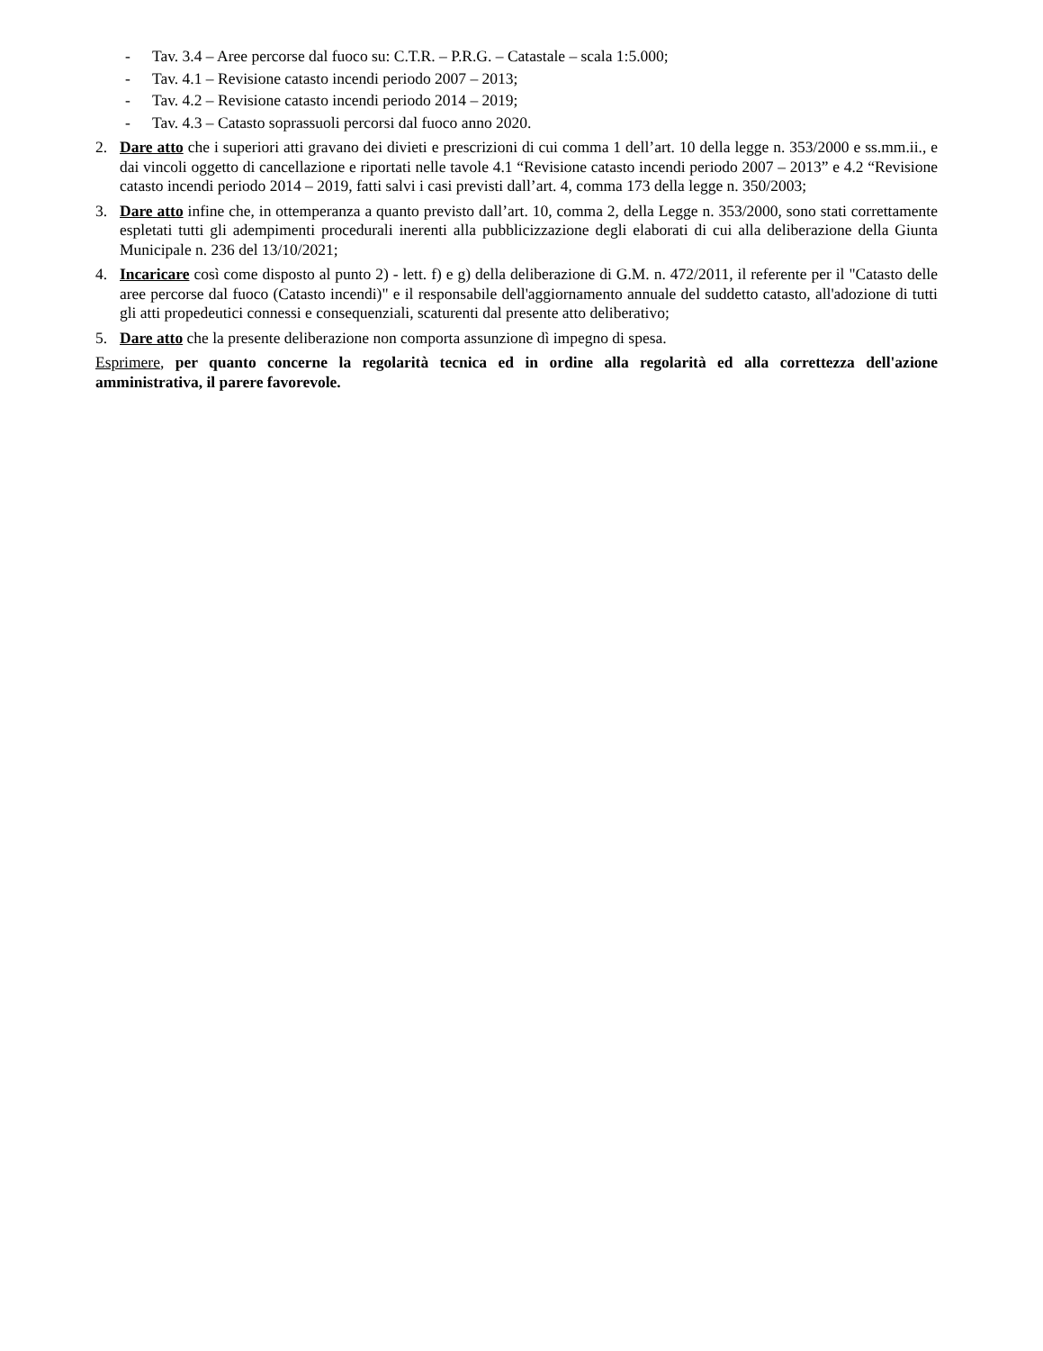- Tav. 3.4 – Aree percorse dal fuoco su: C.T.R. – P.R.G. – Catastale – scala 1:5.000;
- Tav. 4.1 – Revisione catasto incendi periodo 2007 – 2013;
- Tav. 4.2 – Revisione catasto incendi periodo 2014 – 2019;
- Tav. 4.3 – Catasto soprassuoli percorsi dal fuoco anno 2020.
2. Dare atto che i superiori atti gravano dei divieti e prescrizioni di cui comma 1 dell’art. 10 della legge n. 353/2000 e ss.mm.ii., e dai vincoli oggetto di cancellazione e riportati nelle tavole 4.1 “Revisione catasto incendi periodo 2007 – 2013” e 4.2 “Revisione catasto incendi periodo 2014 – 2019, fatti salvi i casi previsti dall’art. 4, comma 173 della legge n. 350/2003;
3. Dare atto infine che, in ottemperanza a quanto previsto dall’art. 10, comma 2, della Legge n. 353/2000, sono stati correttamente espletati tutti gli adempimenti procedurali inerenti alla pubblicizzazione degli elaborati di cui alla deliberazione della Giunta Municipale n. 236 del 13/10/2021;
4. Incaricare così come disposto al punto 2) - lett. f) e g) della deliberazione di G.M. n. 472/2011, il referente per il "Catasto delle aree percorse dal fuoco (Catasto incendi)" e il responsabile dell'aggiornamento annuale del suddetto catasto, all'adozione di tutti gli atti propedeutici connessi e consequenziali, scaturenti dal presente atto deliberativo;
5. Dare atto che la presente deliberazione non comporta assunzione dì impegno di spesa.
Esprimere, per quanto concerne la regolarità tecnica ed in ordine alla regolarità ed alla correttezza dell'azione amministrativa, il parere favorevole.